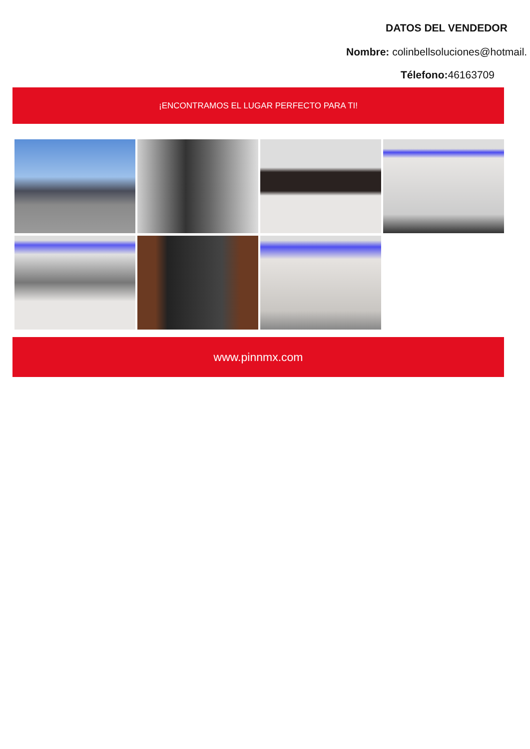DATOS DEL VENDEDOR
Nombre: colinbellsoluciones@hotmail.
Télefono: 46163709
¡ENCONTRAMOS EL LUGAR PERFECTO PARA TI!
www.pinnmx.com